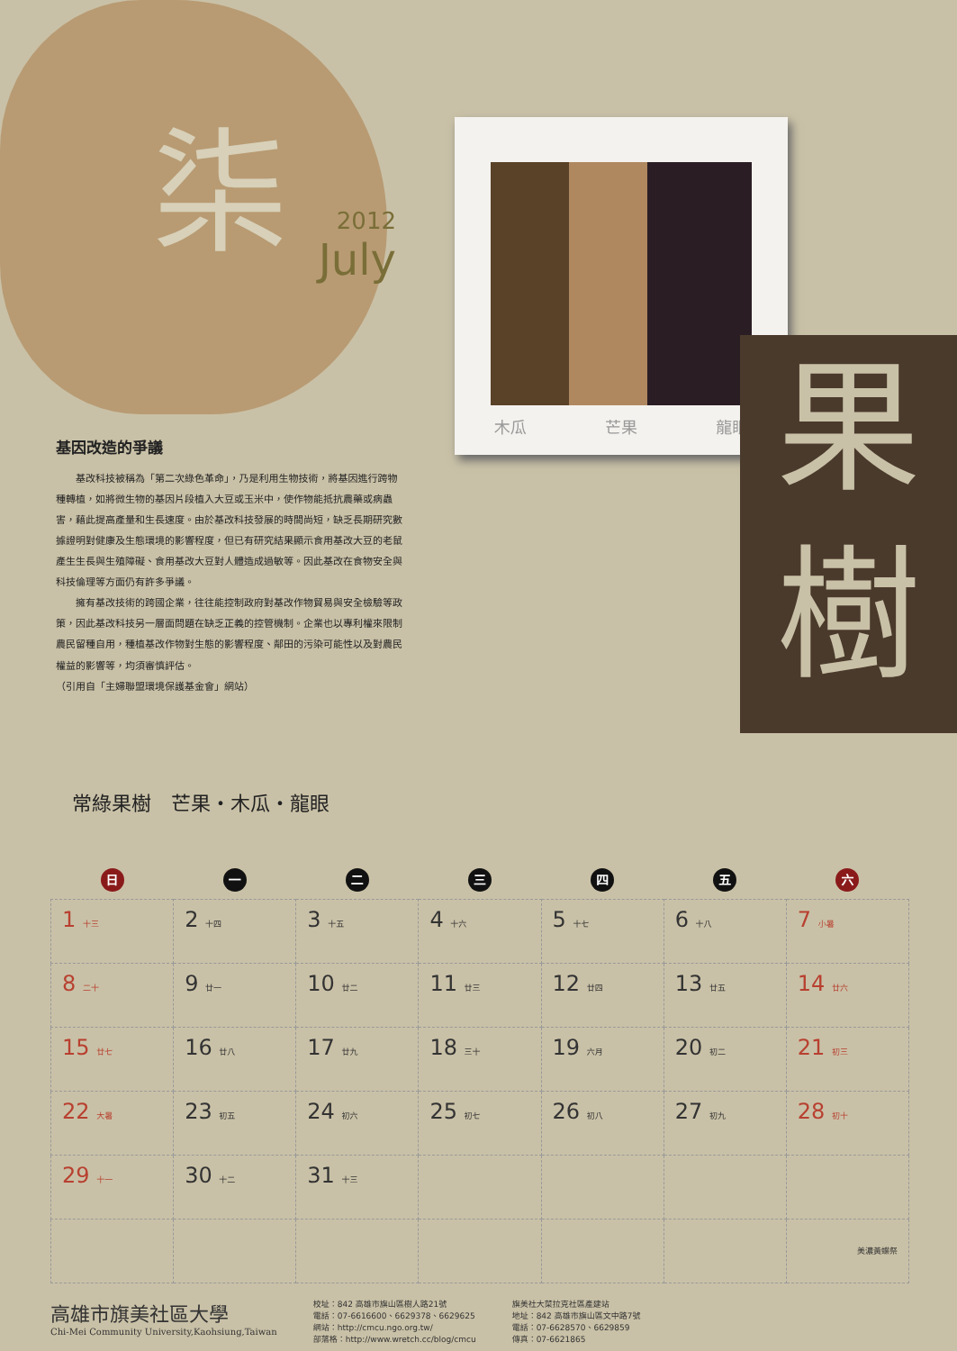柒
2012
July
木瓜 芒果 龍眼
果
樹
基因改造的爭議
基改科技被稱為「第二次綠色革命」，乃是利用生物技術，將基因進行跨物種轉植，如將微生物的基因片段植入大豆或玉米中，使作物能抵抗農藥或病蟲害，藉此提高產量和生長速度。由於基改科技發展的時間尚短，缺乏長期研究數據證明對健康及生態環境的影響程度，但已有研究結果顯示食用基改大豆的老鼠產生生長與生殖障礙、食用基改大豆對人體造成過敏等。因此基改在食物安全與科技倫理等方面仍有許多爭議。
擁有基改技術的跨國企業，往往能控制政府對基改作物貿易與安全檢驗等政策，因此基改科技另一層面問題在缺乏正義的控管機制。企業也以專利權來限制農民留種自用，種植基改作物對生態的影響程度、鄰田的污染可能性以及對農民權益的影響等，均須審慎評估。
（引用自「主婦聯盟環境保護基金會」網站）
常綠果樹　芒果・木瓜・龍眼
| 日 | 一 | 二 | 三 | 四 | 五 | 六 |
| --- | --- | --- | --- | --- | --- | --- |
| 1 十三 | 2 十四 | 3 十五 | 4 十六 | 5 十七 | 6 十八 | 7 小暑 |
| 8 二十 | 9 廿一 | 10 廿二 | 11 廿三 | 12 廿四 | 13 廿五 | 14 廿六 |
| 15 廿七 | 16 廿八 | 17 廿九 | 18 三十 | 19 六月 | 20 初二 | 21 初三 |
| 22 大暑 | 23 初五 | 24 初六 | 25 初七 | 26 初八 | 27 初九 | 28 初十 |
| 29 十一 | 30 十二 | 31 十三 | | | | |
| | | | | | | 美濃黃蝶祭 |
高雄市旗美社區大學
Chi-Mei Community University,Kaohsiung,Taiwan
校址：842 高雄市旗山區樹人路21號
電話：07-6616600、6629378、6629625
網站：http://cmcu.ngo.org.tw/
部落格：http://www.wretch.cc/blog/cmcu
旗美社大菜拉克社區產建站
地址：842 高雄市旗山區文中路7號
電話：07-6628570、6629859
傳真：07-6621865